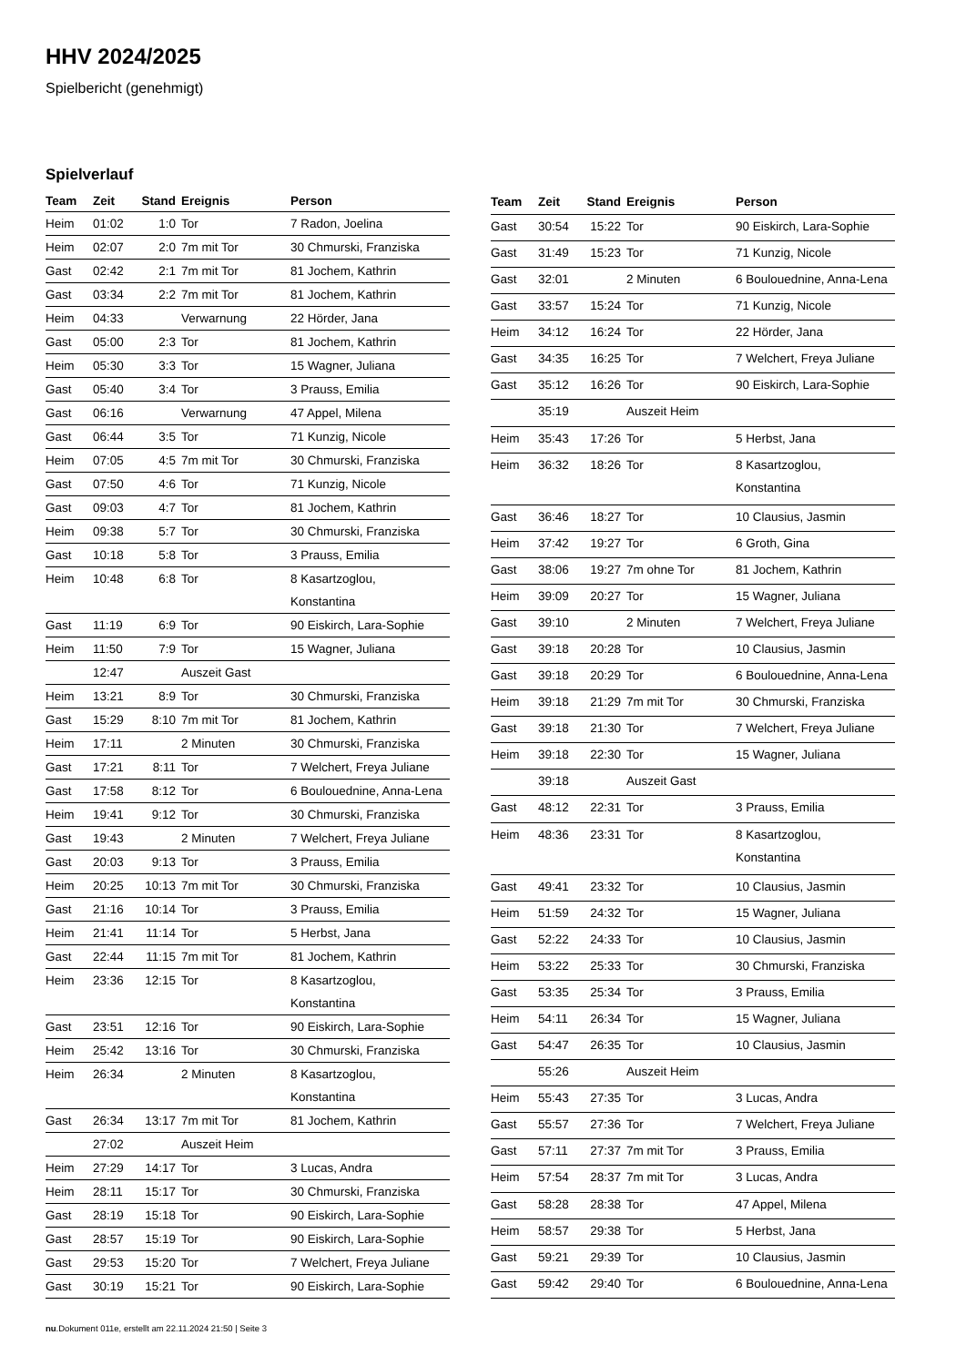HHV 2024/2025
Spielbericht (genehmigt)
Spielverlauf
| Team | Zeit | Stand | Ereignis | Person |
| --- | --- | --- | --- | --- |
| Heim | 01:02 | 1:0 | Tor | 7 Radon, Joelina |
| Heim | 02:07 | 2:0 | 7m mit Tor | 30 Chmurski, Franziska |
| Gast | 02:42 | 2:1 | 7m mit Tor | 81 Jochem, Kathrin |
| Gast | 03:34 | 2:2 | 7m mit Tor | 81 Jochem, Kathrin |
| Heim | 04:33 | | Verwarnung | 22 Hörder, Jana |
| Gast | 05:00 | 2:3 | Tor | 81 Jochem, Kathrin |
| Heim | 05:30 | 3:3 | Tor | 15 Wagner, Juliana |
| Gast | 05:40 | 3:4 | Tor | 3 Prauss, Emilia |
| Gast | 06:16 | | Verwarnung | 47 Appel, Milena |
| Gast | 06:44 | 3:5 | Tor | 71 Kunzig, Nicole |
| Heim | 07:05 | 4:5 | 7m mit Tor | 30 Chmurski, Franziska |
| Gast | 07:50 | 4:6 | Tor | 71 Kunzig, Nicole |
| Gast | 09:03 | 4:7 | Tor | 81 Jochem, Kathrin |
| Heim | 09:38 | 5:7 | Tor | 30 Chmurski, Franziska |
| Gast | 10:18 | 5:8 | Tor | 3 Prauss, Emilia |
| Heim | 10:48 | 6:8 | Tor | 8 Kasartzoglou, Konstantina |
| Gast | 11:19 | 6:9 | Tor | 90 Eiskirch, Lara-Sophie |
| Heim | 11:50 | 7:9 | Tor | 15 Wagner, Juliana |
| | 12:47 | | Auszeit Gast | |
| Heim | 13:21 | 8:9 | Tor | 30 Chmurski, Franziska |
| Gast | 15:29 | 8:10 | 7m mit Tor | 81 Jochem, Kathrin |
| Heim | 17:11 | | 2 Minuten | 30 Chmurski, Franziska |
| Gast | 17:21 | 8:11 | Tor | 7 Welchert, Freya Juliane |
| Gast | 17:58 | 8:12 | Tor | 6 Boulouednine, Anna-Lena |
| Heim | 19:41 | 9:12 | Tor | 30 Chmurski, Franziska |
| Gast | 19:43 | | 2 Minuten | 7 Welchert, Freya Juliane |
| Gast | 20:03 | 9:13 | Tor | 3 Prauss, Emilia |
| Heim | 20:25 | 10:13 | 7m mit Tor | 30 Chmurski, Franziska |
| Gast | 21:16 | 10:14 | Tor | 3 Prauss, Emilia |
| Heim | 21:41 | 11:14 | Tor | 5 Herbst, Jana |
| Gast | 22:44 | 11:15 | 7m mit Tor | 81 Jochem, Kathrin |
| Heim | 23:36 | 12:15 | Tor | 8 Kasartzoglou, Konstantina |
| Gast | 23:51 | 12:16 | Tor | 90 Eiskirch, Lara-Sophie |
| Heim | 25:42 | 13:16 | Tor | 30 Chmurski, Franziska |
| Heim | 26:34 | | 2 Minuten | 8 Kasartzoglou, Konstantina |
| Gast | 26:34 | 13:17 | 7m mit Tor | 81 Jochem, Kathrin |
| | 27:02 | | Auszeit Heim | |
| Heim | 27:29 | 14:17 | Tor | 3 Lucas, Andra |
| Heim | 28:11 | 15:17 | Tor | 30 Chmurski, Franziska |
| Gast | 28:19 | 15:18 | Tor | 90 Eiskirch, Lara-Sophie |
| Gast | 28:57 | 15:19 | Tor | 90 Eiskirch, Lara-Sophie |
| Gast | 29:53 | 15:20 | Tor | 7 Welchert, Freya Juliane |
| Gast | 30:19 | 15:21 | Tor | 90 Eiskirch, Lara-Sophie |
| Team | Zeit | Stand | Ereignis | Person |
| --- | --- | --- | --- | --- |
| Gast | 30:54 | 15:22 | Tor | 90 Eiskirch, Lara-Sophie |
| Gast | 31:49 | 15:23 | Tor | 71 Kunzig, Nicole |
| Gast | 32:01 | | 2 Minuten | 6 Boulouednine, Anna-Lena |
| Gast | 33:57 | 15:24 | Tor | 71 Kunzig, Nicole |
| Heim | 34:12 | 16:24 | Tor | 22 Hörder, Jana |
| Gast | 34:35 | 16:25 | Tor | 7 Welchert, Freya Juliane |
| Gast | 35:12 | 16:26 | Tor | 90 Eiskirch, Lara-Sophie |
| | 35:19 | | Auszeit Heim | |
| Heim | 35:43 | 17:26 | Tor | 5 Herbst, Jana |
| Heim | 36:32 | 18:26 | Tor | 8 Kasartzoglou, Konstantina |
| Gast | 36:46 | 18:27 | Tor | 10 Clausius, Jasmin |
| Heim | 37:42 | 19:27 | Tor | 6 Groth, Gina |
| Gast | 38:06 | 19:27 | 7m ohne Tor | 81 Jochem, Kathrin |
| Heim | 39:09 | 20:27 | Tor | 15 Wagner, Juliana |
| Gast | 39:10 | | 2 Minuten | 7 Welchert, Freya Juliane |
| Gast | 39:18 | 20:28 | Tor | 10 Clausius, Jasmin |
| Gast | 39:18 | 20:29 | Tor | 6 Boulouednine, Anna-Lena |
| Heim | 39:18 | 21:29 | 7m mit Tor | 30 Chmurski, Franziska |
| Gast | 39:18 | 21:30 | Tor | 7 Welchert, Freya Juliane |
| Heim | 39:18 | 22:30 | Tor | 15 Wagner, Juliana |
| | 39:18 | | Auszeit Gast | |
| Gast | 48:12 | 22:31 | Tor | 3 Prauss, Emilia |
| Heim | 48:36 | 23:31 | Tor | 8 Kasartzoglou, Konstantina |
| Gast | 49:41 | 23:32 | Tor | 10 Clausius, Jasmin |
| Heim | 51:59 | 24:32 | Tor | 15 Wagner, Juliana |
| Gast | 52:22 | 24:33 | Tor | 10 Clausius, Jasmin |
| Heim | 53:22 | 25:33 | Tor | 30 Chmurski, Franziska |
| Gast | 53:35 | 25:34 | Tor | 3 Prauss, Emilia |
| Heim | 54:11 | 26:34 | Tor | 15 Wagner, Juliana |
| Gast | 54:47 | 26:35 | Tor | 10 Clausius, Jasmin |
| | 55:26 | | Auszeit Heim | |
| Heim | 55:43 | 27:35 | Tor | 3 Lucas, Andra |
| Gast | 55:57 | 27:36 | Tor | 7 Welchert, Freya Juliane |
| Gast | 57:11 | 27:37 | 7m mit Tor | 3 Prauss, Emilia |
| Heim | 57:54 | 28:37 | 7m mit Tor | 3 Lucas, Andra |
| Gast | 58:28 | 28:38 | Tor | 47 Appel, Milena |
| Heim | 58:57 | 29:38 | Tor | 5 Herbst, Jana |
| Gast | 59:21 | 29:39 | Tor | 10 Clausius, Jasmin |
| Gast | 59:42 | 29:40 | Tor | 6 Boulouednine, Anna-Lena |
nu.Dokument 011e, erstellt am 22.11.2024 21:50 | Seite 3